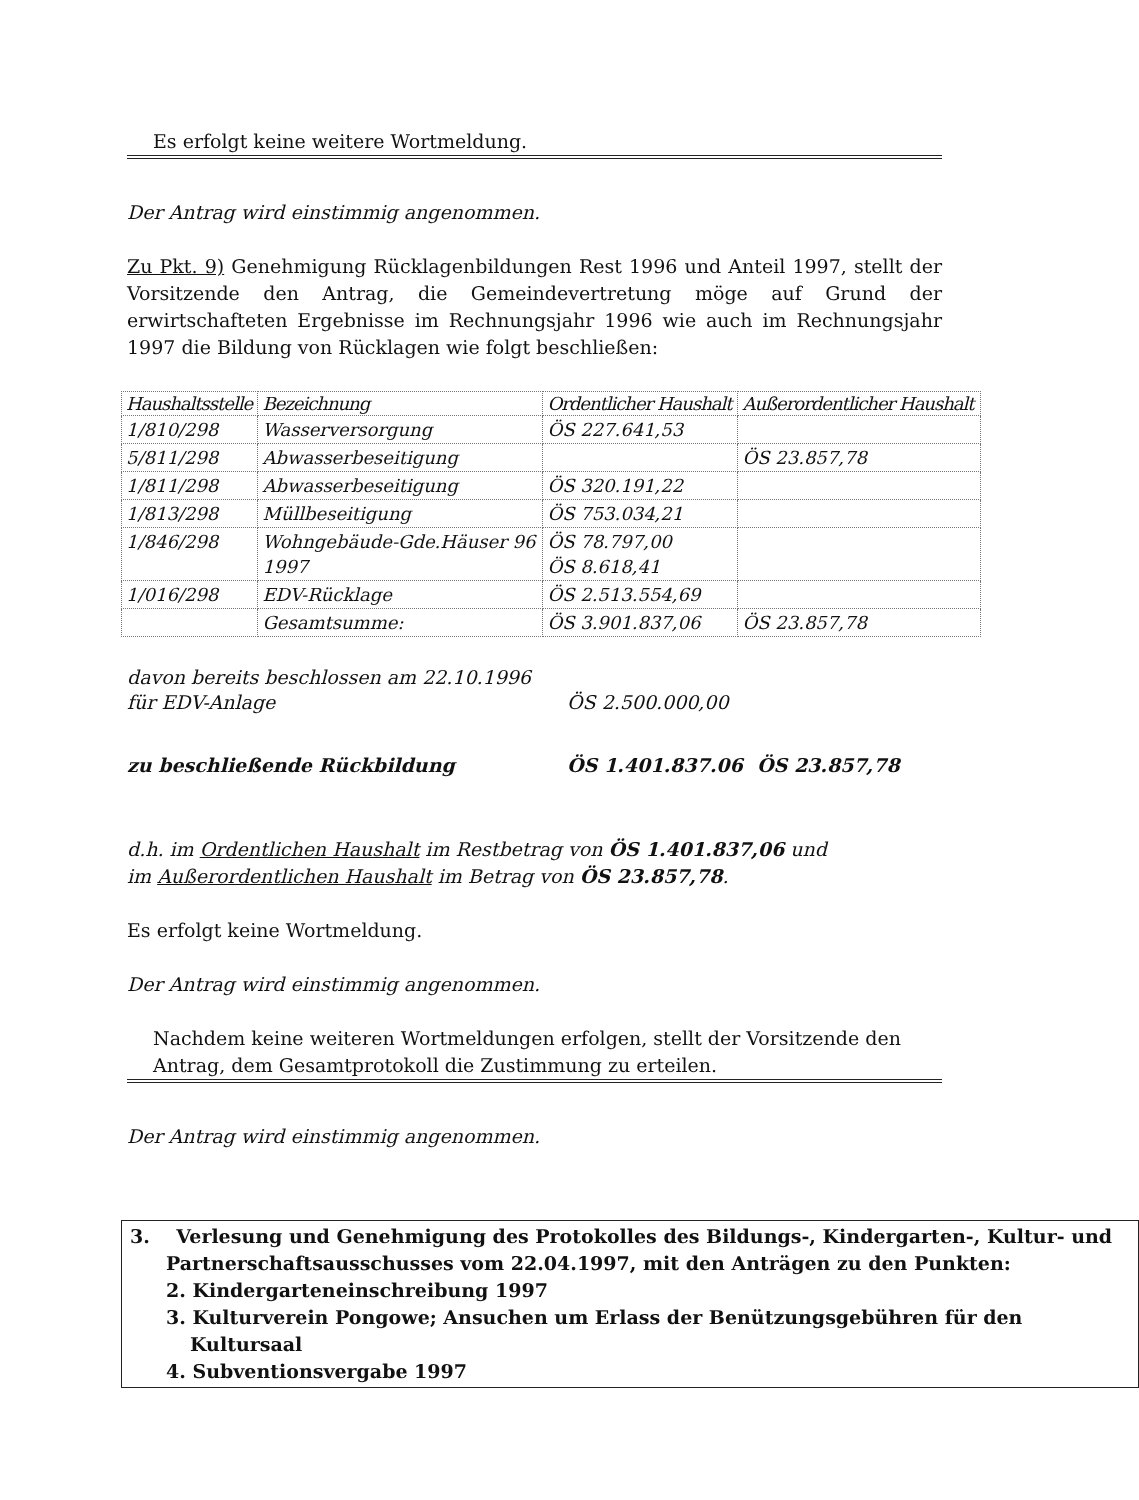Es erfolgt keine weitere Wortmeldung.
Der Antrag wird einstimmig angenommen.
Zu Pkt. 9) Genehmigung Rücklagenbildungen Rest 1996 und Anteil 1997, stellt der Vorsitzende den Antrag, die Gemeindevertretung möge auf Grund der erwirtschafteten Ergebnisse im Rechnungsjahr 1996 wie auch im Rechnungsjahr 1997 die Bildung von Rücklagen wie folgt beschließen:
| Haushaltsstelle | Bezeichnung | Ordentlicher Haushalt | Außerordentlicher Haushalt |
| --- | --- | --- | --- |
| 1/810/298 | Wasserversorgung | ÖS 227.641,53 | |
| 5/811/298 | Abwasserbeseitigung | | ÖS 23.857,78 |
| 1/811/298 | Abwasserbeseitigung | ÖS 320.191,22 | |
| 1/813/298 | Müllbeseitigung | ÖS 753.034,21 | |
| 1/846/298 | Wohngebäude-Gde.Häuser 96 1997 | ÖS 78.797,00 ÖS 8.618,41 | |
| 1/016/298 | EDV-Rücklage | ÖS 2.513.554,69 | |
| | Gesamtsumme: | ÖS 3.901.837,06 | ÖS 23.857,78 |
| davon bereits beschlossen am 22.10.1996 für EDV-Anlage | ÖS 2.500.000,00 | |
| zu beschließende Rückbildung | ÖS 1.401.837.06 | ÖS 23.857,78 |
d.h. im Ordentlichen Haushalt im Restbetrag von ÖS 1.401.837,06 und
im Außerordentlichen Haushalt im Betrag von ÖS 23.857,78.
Es erfolgt keine Wortmeldung.
Der Antrag wird einstimmig angenommen.
Nachdem keine weiteren Wortmeldungen erfolgen, stellt der Vorsitzende den Antrag, dem Gesamtprotokoll die Zustimmung zu erteilen.
Der Antrag wird einstimmig angenommen.
3. Verlesung und Genehmigung des Protokolles des Bildungs-, Kindergarten-, Kultur- und Partnerschaftsausschusses vom 22.04.1997, mit den Anträgen zu den Punkten:
2. Kindergarteneinschreibung 1997
3. Kulturverein Pongowe; Ansuchen um Erlass der Benützungsgebühren für den Kultursaal
4. Subventionsvergabe 1997